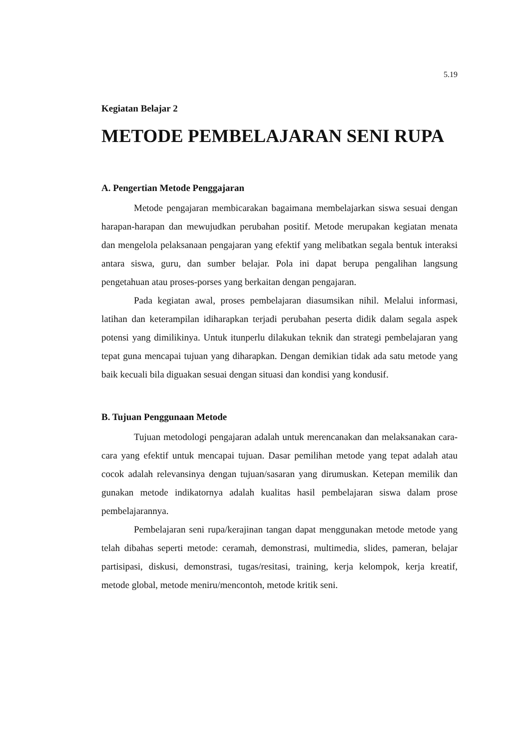5.19
Kegiatan Belajar 2
METODE PEMBELAJARAN SENI RUPA
A. Pengertian Metode Penggajaran
Metode pengajaran membicarakan bagaimana membelajarkan siswa sesuai dengan harapan-harapan dan mewujudkan perubahan positif. Metode merupakan kegiatan menata dan mengelola pelaksanaan pengajaran yang efektif yang melibatkan segala bentuk interaksi antara siswa, guru, dan sumber belajar. Pola ini dapat berupa pengalihan langsung pengetahuan atau proses-porses yang berkaitan dengan pengajaran.
Pada kegiatan awal, proses pembelajaran diasumsikan nihil. Melalui informasi, latihan dan keterampilan idiharapkan terjadi perubahan peserta didik dalam segala aspek potensi yang dimilikinya. Untuk itunperlu dilakukan teknik dan strategi pembelajaran yang tepat guna mencapai tujuan yang diharapkan. Dengan demikian tidak ada satu metode yang baik kecuali bila diguakan sesuai dengan situasi dan kondisi yang kondusif.
B. Tujuan Penggunaan Metode
Tujuan metodologi pengajaran adalah untuk merencanakan dan melaksanakan cara-cara yang efektif untuk mencapai tujuan. Dasar pemilihan metode yang tepat adalah atau cocok adalah relevansinya dengan tujuan/sasaran yang dirumuskan. Ketepan memilik dan gunakan metode indikatornya adalah kualitas hasil pembelajaran siswa dalam prose pembelajarannya.
Pembelajaran seni rupa/kerajinan tangan dapat menggunakan metode metode yang telah dibahas seperti metode: ceramah, demonstrasi, multimedia, slides, pameran, belajar partisipasi, diskusi, demonstrasi, tugas/resitasi, training, kerja kelompok, kerja kreatif, metode global, metode meniru/mencontoh, metode kritik seni.